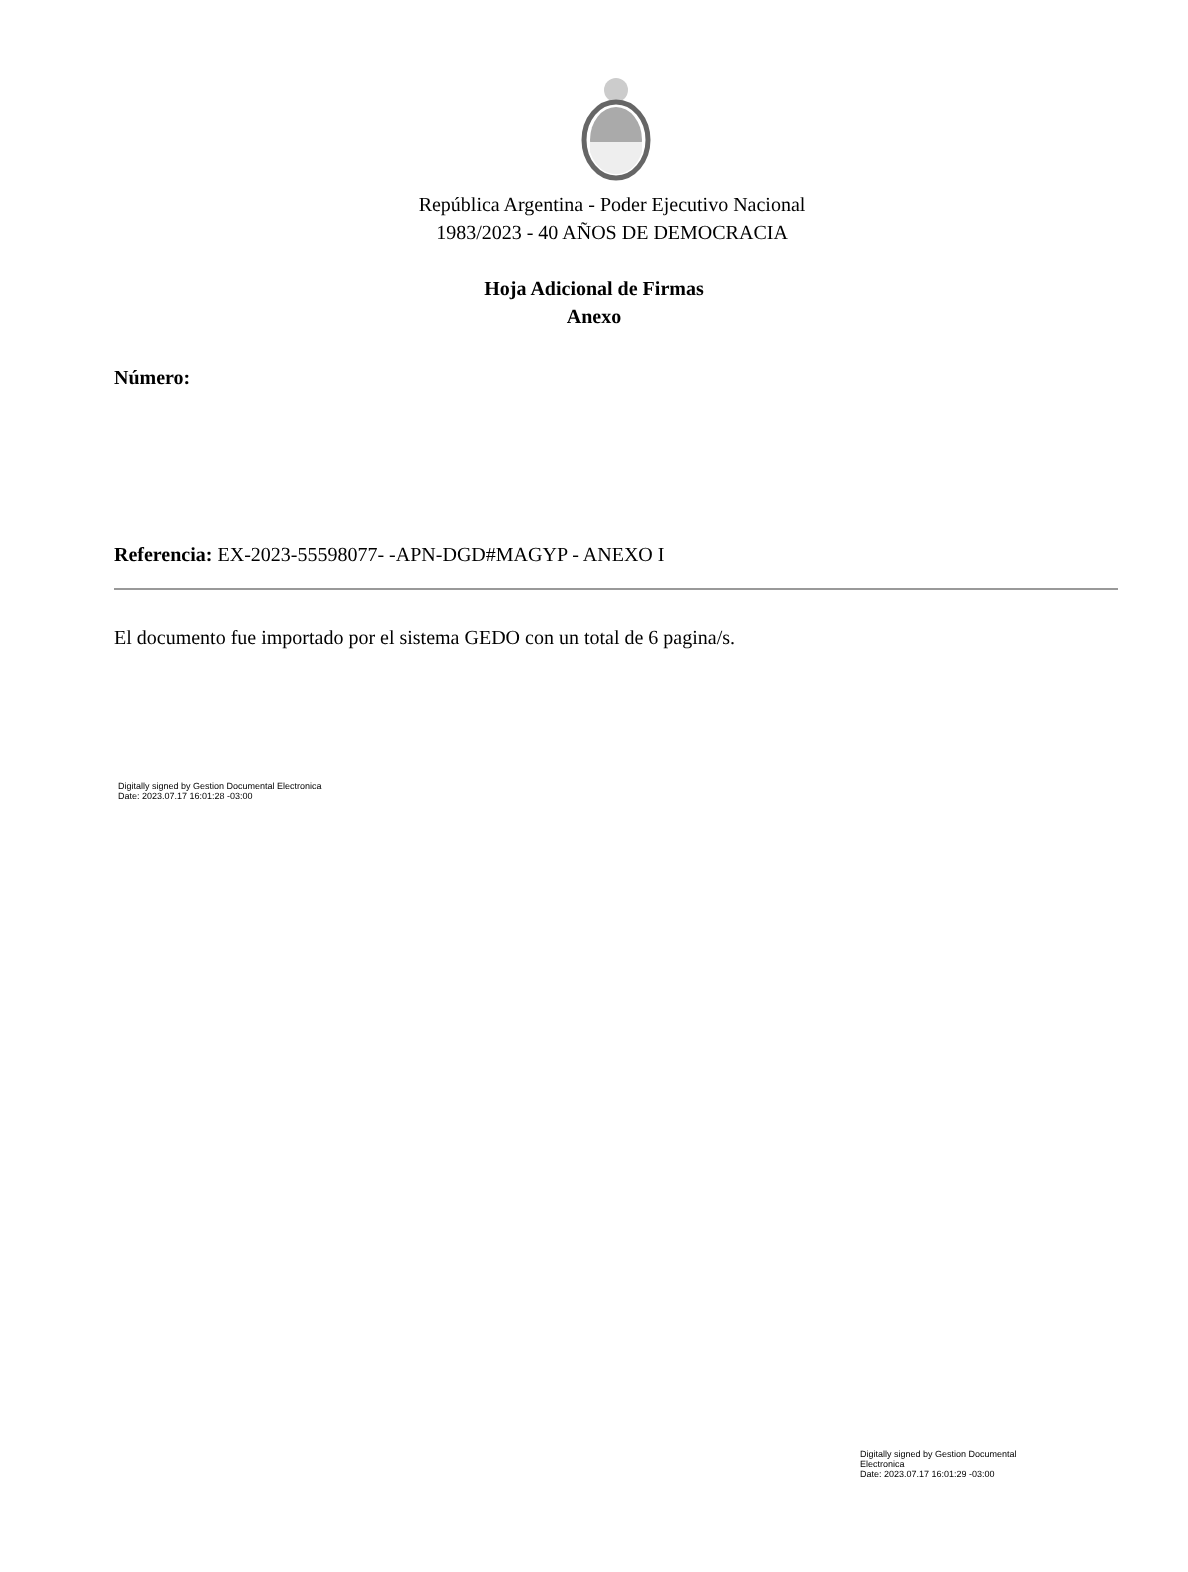República Argentina - Poder Ejecutivo Nacional
1983/2023 - 40 AÑOS DE DEMOCRACIA
Hoja Adicional de Firmas
Anexo
Número:
Referencia: EX-2023-55598077- -APN-DGD#MAGYP - ANEXO I
El documento fue importado por el sistema GEDO con un total de 6 pagina/s.
Digitally signed by Gestion Documental Electronica
Date: 2023.07.17 16:01:28 -03:00
Digitally signed by Gestion Documental Electronica
Date: 2023.07.17 16:01:29 -03:00